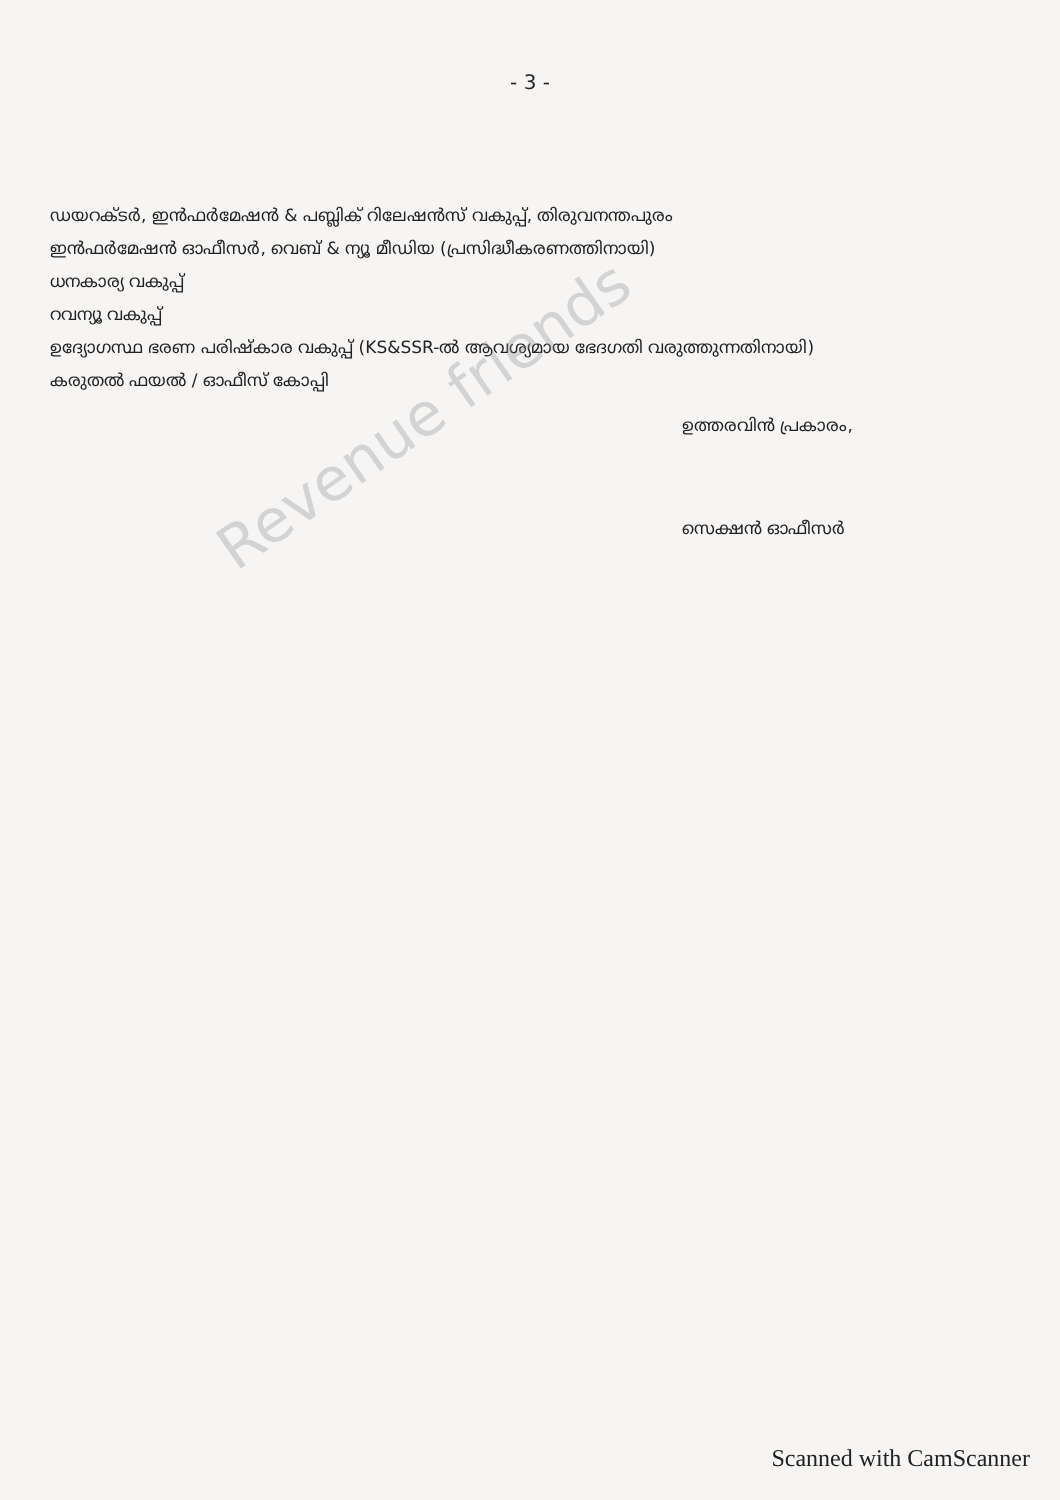- 3 -
ഡയറക്ടർ, ഇൻഫർമേഷൻ & പബ്ലിക് റിലേഷൻസ് വകുപ്പ്, തിരുവനന്തപുരം
ഇൻഫർമേഷൻ ഓഫീസർ, വെബ് & ന്യൂ മീഡിയ (പ്രസിദ്ധീകരണത്തിനായി)
ധനകാര്യ വകുപ്പ്
റവന്യൂ വകുപ്പ്
ഉദ്യോഗസ്ഥ ഭരണ പരിഷ്കാര വകുപ്പ് (KS&SSR-ൽ ആവശ്യമായ ഭേദഗതി വരുത്തുന്നതിനായി)
കരുതൽ ഫയൽ / ഓഫീസ് കോപ്പി
ഉത്തരവിൻ പ്രകാരം,
സെക്ഷൻ ഓഫീസർ
Revenue friends
Scanned with CamScanner